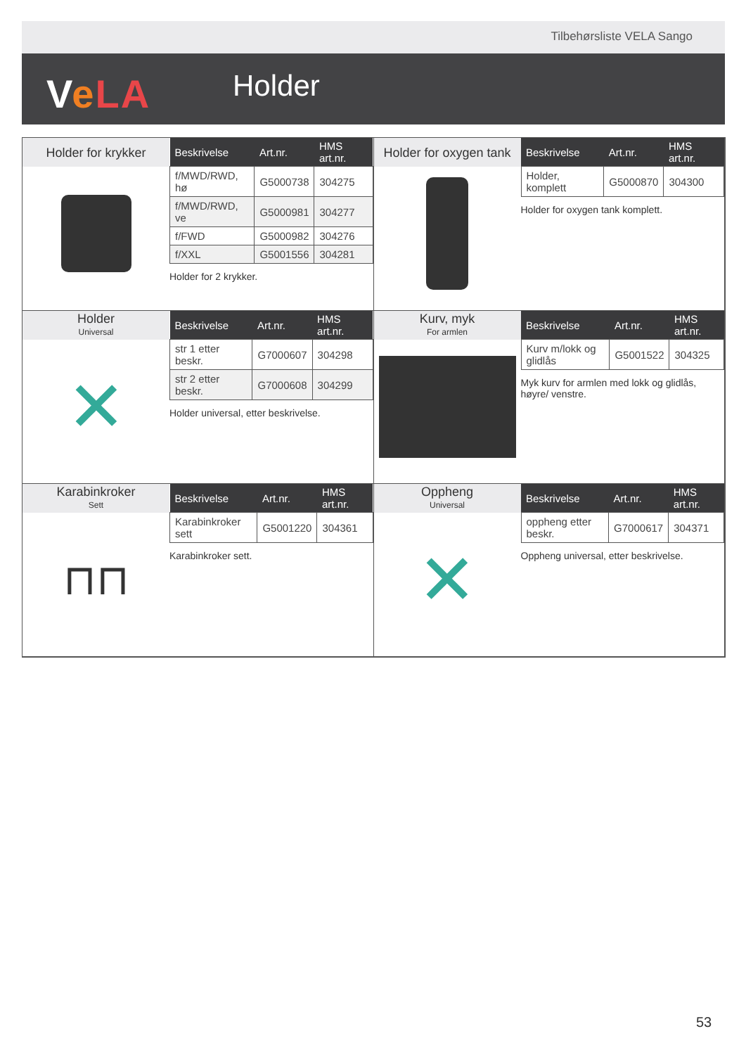Tilbehørsliste VELA Sango
VeLA Holder
Holder for krykker
| Beskrivelse | Art.nr. | HMS art.nr. |
| --- | --- | --- |
| f/MWD/RWD, hø | G5000738 | 304275 |
| f/MWD/RWD, ve | G5000981 | 304277 |
| f/FWD | G5000982 | 304276 |
| f/XXL | G5001556 | 304281 |
Holder for 2 krykker.
Holder for oxygen tank
| Beskrivelse | Art.nr. | HMS art.nr. |
| --- | --- | --- |
| Holder, komplett | G5000870 | 304300 |
Holder for oxygen tank komplett.
Holder
Universal
✕
| Beskrivelse | Art.nr. | HMS art.nr. |
| --- | --- | --- |
| str 1 etter beskr. | G7000607 | 304298 |
| str 2 etter beskr. | G7000608 | 304299 |
Holder universal, etter beskrivelse.
Kurv, myk
For armlen
| Beskrivelse | Art.nr. | HMS art.nr. |
| --- | --- | --- |
| Kurv m/lokk og glidlås | G5001522 | 304325 |
Myk kurv for armlen med lokk og glidlås, høyre/ venstre.
Karabinkroker
Sett
⊓⊓
| Beskrivelse | Art.nr. | HMS art.nr. |
| --- | --- | --- |
| Karabinkroker sett | G5001220 | 304361 |
Karabinkroker sett.
Oppheng
Universal
✕
| Beskrivelse | Art.nr. | HMS art.nr. |
| --- | --- | --- |
| oppheng etter beskr. | G7000617 | 304371 |
Oppheng universal, etter beskrivelse.
53